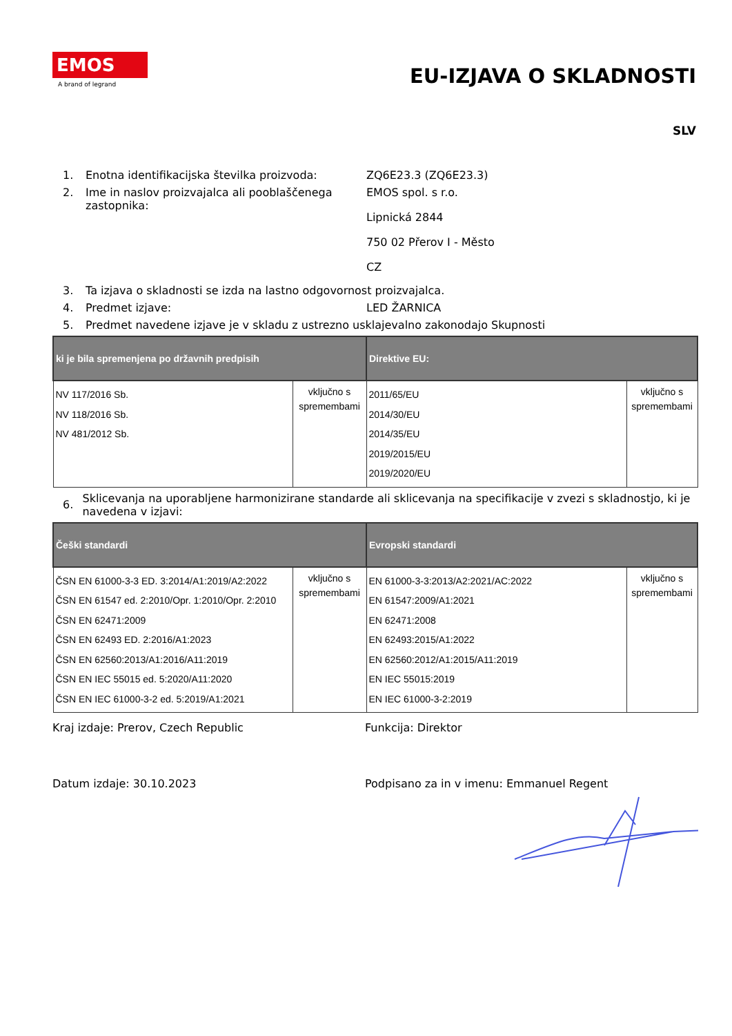EMOS
A brand of legrand
EU-IZJAVA O SKLADNOSTI
SLV
1. Enotna identifikacijska številka proizvoda:
ZQ6E23.3 (ZQ6E23.3)
2. Ime in naslov proizvajalca ali pooblaščenega zastopnika:
EMOS spol. s r.o.
Lipnická 2844
750 02 Přerov I - Město
CZ
3. Ta izjava o skladnosti se izda na lastno odgovornost proizvajalca.
4. Predmet izjave: LED ŽARNICA
5. Predmet navedene izjave je v skladu z ustrezno usklajevalno zakonodajo Skupnosti
| ki je bila spremenjena po državnih predpisih | | Direktive EU: | |
| --- | --- | --- | --- |
| NV 117/2016 Sb. NV 118/2016 Sb. NV 481/2012 Sb. | vključno s spremembami | 2011/65/EU 2014/30/EU 2014/35/EU 2019/2015/EU 2019/2020/EU | vključno s spremembami |
6.
Sklicevanja na uporabljene harmonizirane standarde ali sklicevanja na specifikacije v zvezi s skladnostjo, ki je navedena v izjavi:
| Češki standardi | | Evropski standardi | |
| --- | --- | --- | --- |
| ČSN EN 61000-3-3 ED. 3:2014/A1:2019/A2:2022 ČSN EN 61547 ed. 2:2010/Opr. 1:2010/Opr. 2:2010 ČSN EN 62471:2009 ČSN EN 62493 ED. 2:2016/A1:2023 ČSN EN 62560:2013/A1:2016/A11:2019 ČSN EN IEC 55015 ed. 5:2020/A11:2020 ČSN EN IEC 61000-3-2 ed. 5:2019/A1:2021 | vključno s spremembami | EN 61000-3-3:2013/A2:2021/AC:2022 EN 61547:2009/A1:2021 EN 62471:2008 EN 62493:2015/A1:2022 EN 62560:2012/A1:2015/A11:2019 EN IEC 55015:2019 EN IEC 61000-3-2:2019 | vključno s spremembami |
Kraj izdaje: Prerov, Czech Republic Funkcija: Direktor
Datum izdaje: 30.10.2023 Podpisano za in v imenu: Emmanuel Regent